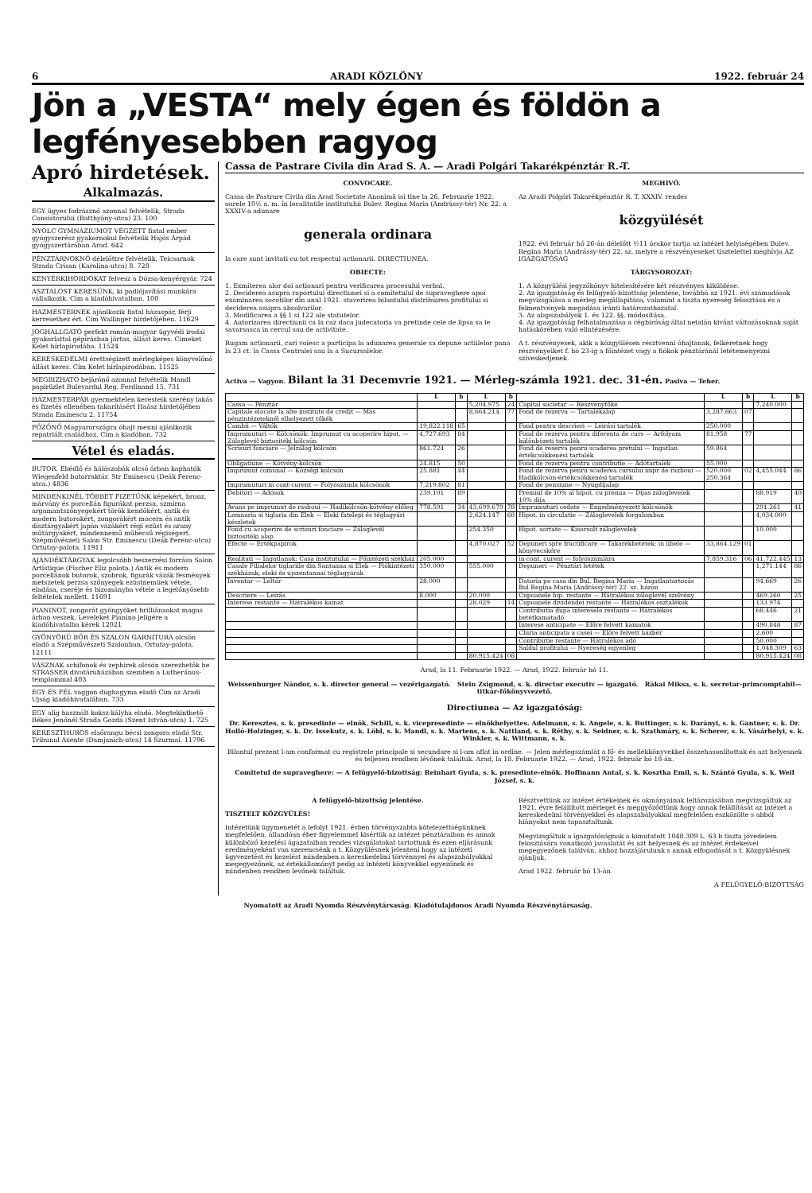6 ARADI KÖZLÖNY 1922. február 24
Jön a „VESTA“ mely égen és földön a legfényesebben ragyog
Apró hirdetések.
Alkalmazás.
EGY ügyes fodrásznő azonnal felvételik, Strada Consistorului (Batthyány-utca) 23. 100
NYOLC GYMNÁZIUMOT VÉGZETT fiatal ember gyógyszerész gyakornokul felvételik Hajós Árpád gyógyszertárában Arad. 642
PÉNZTÁRNOKNŐ délelőttre felvételik, Teicsarnok Strada Crisan (Karolina-utca) 8. 728
KENYÉRKIHORDÓKAT felvesz a Dózsa-kenyérgyár. 724
ASZTALOST KERESÜNK, ki padlójavítási munkára vállalkozik. Cím a kiadóhivatalban. 100
HÁZMESTERNEK ajánlkozik fiatal házaspár, férji kerresethez ért. Cím Wallinger hirdetőjében. 11629
JOGHALLGATÓ perfekt román-magyar ügyvédi irodai gyakorlattal gépírásban jártas, állást keres. Cimeket Kelet hírlapirodába. 11524
KERESKEDELMI érettségizett mérlegképes könyvelőnő állást keres. Cím Kelet hírlapirodában. 11525
MEGBIZHATÓ bejárónő azonnal felvételik Mandl papirüzlet Bulevardul Reg. Ferdinand 15. 731
HÁZMESTERPÁR gyermektelen keresteik szerény lakás és fizetés ellenében takarításért Haász hirdetőjében Strada Eminescu 2. 11754
FŐZŐNŐ Magyarországra óhajt menni ajánlkozik repatriált családhoz. Cím a kiadóban. 732
Vétel és eladás.
BUTOR. Ebédlő és hálószobák olcsó árban kaphatók Wiegenfeld butorraktár. Str Eminescu (Deák Ferenc-utca.) 4836
MINDENKINÉL TÖBBET FIZETÜNK képekért, bronz, márvány és porcellán figurákat perzsa, szmirna argamantszőnyegekért török kendőkért, antik és modern butorokért, zongorákért mocern és antik dísztárgyakért japán vázákért régi ezüst és arany műtárgyakért, mindennemű műbecsű régiségert. Szépművészeti Salon Str. Eminescu (Deák Ferenc-utca) Ortutay-palota. 11911
AJÁNDÉKTÁRGYAK legolcsóbb beszerzési forrása Salon Artistique (Fischer Eliz palota.) Antik és modern porcellánok butorok, szobrok, figurák vázák fesmények metszetek perzsa szőnyegek ezüstnemüek vétele, eladása, cseréje és bizományba vétele a legelőnyösebb feltételek mellett. 11691
PIANINOT, zongorát gyöngyöket brilliánsokat magas árban veszek. Leveleket Pianino jeligére a kiadóhivatalba kérek 12021
GYÖNYÖRÜ BŐR ÉS SZALON GARNITURA olcsón eladó a Szépművészeti Szalonban, Ortutay-palota. 12111
VÁSZNAK schifonok és zephirek olcsón szerezhetők be STRASSER divatáruházában szemben a Lutheránus-templommal 403
EGY ÉS FÉL vaggon dughagyma eladó Cím az Aradi Ujság kiadóhivatalában. 733
EGY alig használt koksz-kályha eladó. Megtekinthető Békés Jenőnél Strada Gozda (Szent István-utca) 1. 725
KERESZTHUROS elsőrangu bécsi zongora eladó Str. Tribunul Axente (Damjanich-utca) 14 Szurmai. 11796
Cassa de Pastrare Civila din Arad S. A. — Aradi Polgári Takarékpénztár R.-T.
CONVOCARE.
Cassa de Pastrare Civila din Arad Societate Anonimă isi tine la 26. Februarie 1922. oarele 10½ a. m. în localitatile institutului Bulev. Regina Maria (Andrássy-tér) Nr. 22. a XXXIV-a adunare
generala ordinara
la care sunt invitati cu tot respectul actionarii. DIRECTIUNEA.
OBIECTE:
1. Exmiterea alor doi actionari pentru verificarea procesului verbal.
2. Deciderea asupra raportului directiunei si a comitetului de supraveghere apoi examinarea socotilor din anul 1921. staverirea bilantului distribuirea profitului si deciderea asupra absolvarilor.
3. Modificarea a §§ 1 si 122 ale statutelor.
4. Autorizarea directiunii ca la caz daca judecatoria va pretinde cele de lipsa sa le savarsasca in cercul sau de activitate.
Rugam actionarii, cari voiesc a participa la adunarea generale sa depune actiilelor pana la 23 ct. la Cassa Centralei sau la a Sucursalelor.
MEGHIVÓ.
Az Aradi Polgári Takarékpénztár R. T. XXXIV. rendes
közgyülését
1922. évi február hó 26-án délelőtt ½11 órakor tartja az intézet helyiségében Bulev. Regina Maria (Andrássy-tér) 22. sz. melyre a részvényeseket tisztelettel meghívja AZ IGAZGATÓSÁG
TÁRGYSOROZAT:
1. A közgyülési jegyzőkönyv hitelesítésére két részvényes kiküldése.
2. Az igazgatóság és felügyelő-bizottság jelentése, továbbá az 1921. évi számadások megvizsgálása a mérleg megállapítása, valamint a tiszta nyereség felosztása és a felmentvények megadása iránti határozathozatal.
3. Az alapszabályok 1. és 122. §§. módosítása.
4. Az igazgatóság felhatalmazása a cégbiróság által netalán kivánt változásoknak saját hatáskörében való elintézésére.
A t. részvényesek, akik a közgyülésen résztvenni óhajtanak, felkéretnek hogy részvényeiket f. hó 23-ig a főintézet vagy a fiókok pénztáránál letétemenyezni sziveskedjenek.
Activa — Vagyon. Bilant la 31 Decemvrie 1921. — Mérleg-számla 1921. dec. 31-én. Pasiva — Teher.
| | L | b | L | b | | L | b | L | b |
| --- | --- | --- | --- | --- | --- | --- | --- | --- | --- |
| Cassa — Pénztár | | | 5,204.975 | 24 | Capital societar — Részvénytőke | | | 7,240.000 | |
| Capitale elocate la alte institute de credit — Más pénzintézeteknél elhelyezett tőkék | | | 8,664.214 | 77 | Fond de rezerva — Tartalékalap | 3,287.863 | 07 | | |
| Cambii — Váltók | 19,822.118 | 65 | | | Fond pentru descrieri — Leirási tartalék | 250.000 | | | |
| Imprumuturi — Kölcsönök: Imprumut cu acoperire hipot. — Záloglevél biztositéki kölcsön | 4,727.693 | 84 | | | Fond de rezerva pentru diferenta de curs — Árfolyam különbözeti tartalék | 81.958 | 77 | | |
| Scrisuri fonciare — Jelzálog kölcsön | 861.724 | 26 | | | Fond de reserva penru scaderea pretului — Ingatlan értékcsökkenési tartalék | 59.864 | | | |
| Obligatiune — Kötvény-kölcsön | 24.815 | 50 | | | Fond de rezerva pentru contributie — Adótartalék | 55.000 | | | |
| Imprumut comunal — Községi kölcsön | 25.881 | 44 | | | Fond de rezerva penru scaderea cursului impr de razboui — Hadikölcsön-értékcsökkenési tartalék | 520.000 250.364 | 02 | 4,455.044 | 86 |
| Imprumuturi in cont-curent — Folyószámla kölcsönök | 7,219.802 | 81 | | | Fond de pensiune — Nyugdíjalap | | | | |
| Debitori — Adósok | 239.101 | 89 | | | Premiul de 10% al hipot. cu premia — Dijas záloglevelek 10% dija | | | 88.919 | 40 |
| Avans pe imprumut de rasboui — Hadikölcsön-kötvény előleg | 778.591 | 34 | 43,699.679 | 78 | Imprumuturi cedate — Engedményezett kölcsönök | | | 291.261 | 41 |
| Lemnaria si tiglaria din Elek — Eleki fatelepi és téglagyári készletek | | | 2,624.147 | 68 | Hipot. in circulatie — Záloglevelek forgalomban | | | 4,034.000 | |
| Fond cu acoperire de scrisuri fonciare — Záloglevél biztositéki alap | | | 254.350 | | Hipot. sortate — Kisorsolt záloglevelek | | | 10.000 | |
| Efecte — Értékpapirok | | | 4,870.027 | 52 | Depuneri spre fructificare — Takarékbetétek: in libele — könyvecskére | 33,864.129 | 01 | | |
| Realitati — Ingatlanok: Casa institutului — Főintézeti székház | 205.000 | | | | in cont. curent — folyószámlára | 7,859.316 | 06 | 41,722.445 | 13 |
| Casale Filialelor tiglariile din Santanna si Elek — Fiókintézeti székházak, eleki és ujszentannai téglagyárak | 350.000 | | 555.000 | | Depuneri — Pénztári letétek | | | 1,271.144 | 86 |
| Inventar — Leltár | 28.000 | | | | Datoria pe casa din Bul. Regina Maria — Ingatlantartozás Bul Regina Maria (Andrássy-tér) 22. sz. házon | | | 94.669 | 26 |
| Descriere — Leirás | 8.000 | | 20.000 | | Cupoanele hip. restante — Hátralékos záloglevél szelvény | | | 469.260 | 25 |
| Interese restante — Hátralékos kamat | | | 28.029 | 14 | Cupoanele dividendei restante — Hátralékos osztalékok | | | 133.974 | |
| | | | | | Contributia dupa interesele restante — Hátralékos betétkamatadó | | | 68.446 | 21 |
| | | | | | Interese anticipate — Előre felvett kamatok | | | 490.848 | 87 |
| | | | | | Chiria anticipata a casei — Előre felvett házbér | | | 2.600 | |
| | | | | | Contributie restante — Hátralékos adó | | | 50.000 | |
| | | | | | Saldul profitului — Nyereség egyenleg | | | 1,048.309 | 63 |
| | | | 80,915.424 | 08 | | | | 80,915.424 | 08 |
Arad, la 11. Februarie 1922. — Arad, 1922. február hó 11.
Weissenburger Nándor, s. k. director general — vezérigazgató. Stein Zsigmond, s. k. director executiv — igazgató. Rákai Miksa, s. k. secretar-primcomptabil—titkár-főkönyvvezető.
Directiunea — Az igazgatóság:
Dr. Keresztes, s. k. presedinte — elnök. Schill, s. k. vicepresedinte — elnökhelyettes. Adelmann, s. k. Angele, s. k. Buttinger, s. k. Darányi, s. k. Gantner, s. k. Dr. Holló-Holzinger, s. k. Dr. Issekutz, s. k. Löbl, s. k. Mandl, s. k. Martens, s. k. Nattland, s. k. Réthy, s. k. Seidner, s. k. Szathmáry, s. k. Scherer, s. k. Vásárhelyi, s. k. Winkler, s. k. Wittmann, s. k.
Bilantul prezent l-am conformat cu registrele principale si secundare si l-am aflat in ordine. — Jelen mérlegszámlát a fő- és mellékkönyvekkel összehasonlítottuk és azt helyesnek és teljesen rendben lévőnek találtuk. Arad, la 18. Februarie 1922. — Arad, 1922. február hó 18-án.
Comitetul de supraveghere: — A felügyelő-bizottság: Reinhart Gyula, s. k. presedinte-elnök. Hoffmann Antal, s. k. Kosztka Emil, s. k. Szántó Gyula, s. k. Weil József, s. k.
A felügyelő-bizottság jelentése.
TISZTELT KÖZGYÜLÉS!
Intézetünk ügymenetét a lefolyt 1921. évben törvényszabta kötelezettségünknek megfelelően, állandóan éber figyelemmel kisértük az intézet pénztáraiban és annak különböző kezelési ágazataiban rendes vizsgálatokat tartottunk és ezen eljárásunk eredményeként van szerencsénk a t. Közgyülésnek jelenteni hogy az intézeti ügyvezetést és kezelést mindenben a kereskedelmi törvénnyel és alapszabályokkal megegyezőnek, az értékállományt pedig az intézeti könyvekkel egyezőnek és mindenben rendben levőnek találtuk.
Résztvettünk az intézet értékeinek és okmányainak leltározásában megvizsgáltuk az 1921. évre felállított mérleget és meggyőződtünk hogy annak felállítását az intézet a kereskedelmi törvényekkel és alapszabályokkal megfelelően eszközölte s abból hiányokat nem tapasztaltunk.
Megvizsgáltuk a igazgatóságnak a kimutatott 1048.309 L. 63 b tiszta jövedelem felosztására vonatkozó javaslatát és azt helyesnek és az intézet érdekeivel megegyezőnek találván, ahhoz hozzájárulunk s annak elfogadását a t. Közgyülésnek ajánljuk.
Arad 1922. február hó 13-án.
A FELÜGYELŐ-BIZOTTSÁG
Nyomatott az Aradi Nyomda Részvénytársaság. Kiadótulajdonos Aradi Nyomda Részvénytársaság.